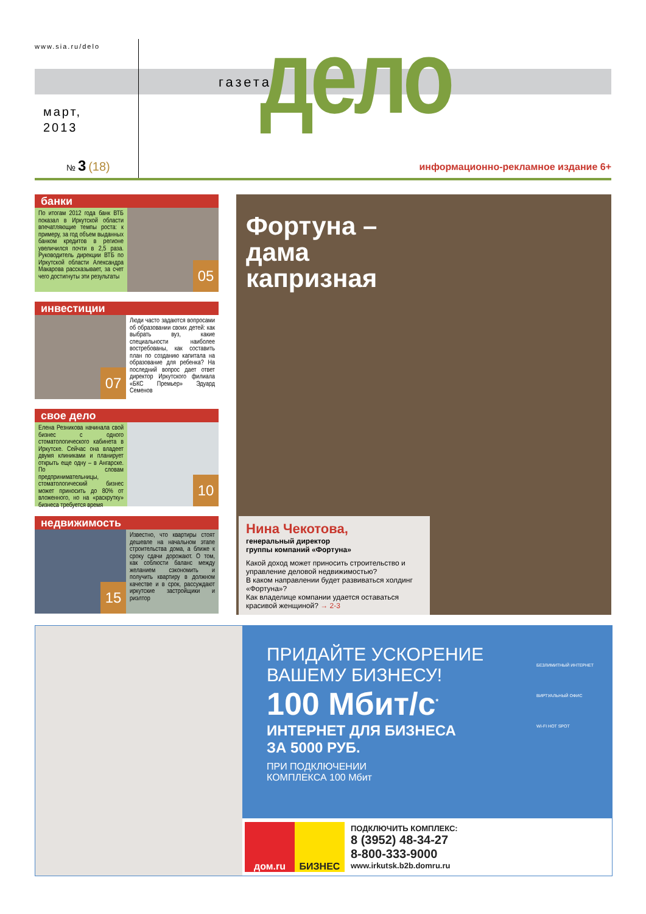www.sia.ru/delo
газета дело
март,
2013
№ 3 (18)
информационно-рекламное издание 6+
банки
По итогам 2012 года банк ВТБ показал в Иркутской области впечатляющие темпы роста: к примеру, за год объем выданных банком кредитов в регионе увеличился почти в 2,5 раза. Руководитель дирекции ВТБ по Иркутской области Александра Макарова рассказывает, за счет чего достигнуты эти результаты
05
инвестиции
07
Люди часто задаются вопросами об образовании своих детей: как выбрать вуз, какие специальности наиболее востребованы, как составить план по созданию капитала на образование для ребенка? На последний вопрос дает ответ директор Иркутского филиала «БКС Премьер» Эдуард Семенов
свое дело
Елена Резникова начинала свой бизнес с одного стоматологического кабинета в Иркутске. Сейчас она владеет двумя клиниками и планирует открыть еще одну – в Ангарске. По словам предпринимательницы, стоматологический бизнес может приносить до 80% от вложенного, но на «раскрутку» бизнеса требуется время
10
недвижимость
15
Известно, что квартиры стоят дешевле на начальном этапе строительства дома, а ближе к сроку сдачи дорожают. О том, как соблюсти баланс между желанием сэкономить и получить квартиру в должном качестве и в срок, рассуждают иркутские застройщики и риэлтор
Фортуна –
дама
капризная
Нина Чекотова,
генеральный директор
группы компаний «Фортуна»
Какой доход может приносить строительство и управление деловой недвижимостью?
В каком направлении будет развиваться холдинг «Фортуна»?
Как владелице компании удается оставаться красивой женщиной? → 2-3
ПРИДАЙТЕ УСКОРЕНИЕ
ВАШЕМУ БИЗНЕСУ!
100 Мбит/с<sup>*</sup>
ИНТЕРНЕТ ДЛЯ БИЗНЕСА
ЗА 5000 РУБ.
ПРИ ПОДКЛЮЧЕНИИ
КОМПЛЕКСА 100 Мбит
БЕЗЛИМИТНЫЙ ИНТЕРНЕТ
ВИРТУАЛЬНЫЙ ОФИС
WI-FI HOT SPOT
дом.ru БИЗНЕС
ПОДКЛЮЧИТЬ КОМПЛЕКС:
8 (3952) 48-34-27
8-800-333-9000
www.irkutsk.b2b.domru.ru